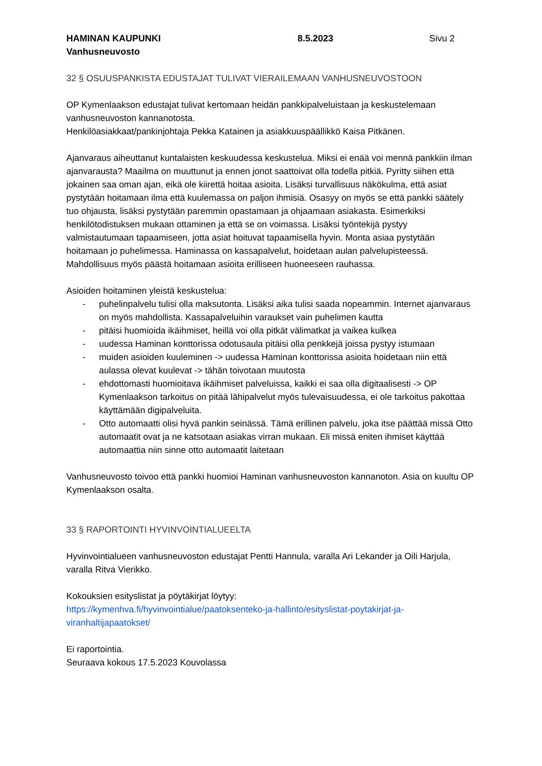HAMINAN KAUPUNKI
Vanhusneuvosto
8.5.2023 Sivu 2
32 § OSUUSPANKISTA EDUSTAJAT TULIVAT VIERAILEMAAN VANHUSNEUVOSTOON
OP Kymenlaakson edustajat tulivat kertomaan heidän pankkipalveluistaan ja keskustelemaan vanhusneuvoston kannanotosta.
Henkilöasiakkaat/pankinjohtaja Pekka Katainen ja asiakkuuspäällikkö Kaisa Pitkänen.
Ajanvaraus aiheuttanut kuntalaisten keskuudessa keskustelua. Miksi ei enää voi mennä pankkiin ilman ajanvarausta? Maailma on muuttunut ja ennen jonot saattoivat olla todella pitkiä. Pyritty siihen että jokainen saa oman ajan, eikä ole kiirettä hoitaa asioita. Lisäksi turvallisuus näkökulma, että asiat pystytään hoitamaan ilma että kuulemassa on paljon ihmisiä. Osasyy on myös se että pankki säätely tuo ohjausta, lisäksi pystytään paremmin opastamaan ja ohjaamaan asiakasta. Esimerkiksi henkilötodistuksen mukaan ottaminen ja että se on voimassa. Lisäksi työntekijä pystyy valmistautumaan tapaamiseen, jotta asiat hoituvat tapaamisella hyvin. Monta asiaa pystytään hoitamaan jo puhelimessa. Haminassa on kassapalvelut, hoidetaan aulan palvelupisteessä. Mahdollisuus myös päästä hoitamaan asioita erilliseen huoneeseen rauhassa.
Asioiden hoitaminen yleistä keskustelua:
- puhelinpalvelu tulisi olla maksutonta. Lisäksi aika tulisi saada nopeammin. Internet ajanvaraus on myös mahdollista. Kassapalveluihin varaukset vain puhelimen kautta
- pitäisi huomioida ikäihmiset, heillä voi olla pitkät välimatkat ja vaikea kulkea
- uudessa Haminan konttorissa odotusaula pitäisi olla penkkejä joissa pystyy istumaan
- muiden asioiden kuuleminen -> uudessa Haminan konttorissa asioita hoidetaan niin että aulassa olevat kuulevat -> tähän toivotaan muutosta
- ehdottomasti huomioitava ikäihmiset palveluissa, kaikki ei saa olla digitaalisesti -> OP Kymenlaakson tarkoitus on pitää lähipalvelut myös tulevaisuudessa, ei ole tarkoitus pakottaa käyttämään digipalveluita.
- Otto automaatti olisi hyvä pankin seinässä. Tämä erillinen palvelu, joka itse päättää missä Otto automaatit ovat ja ne katsotaan asiakas virran mukaan. Eli missä eniten ihmiset käyttää automaattia niin sinne otto automaatit laitetaan
Vanhusneuvosto toivoo että pankki huomioi Haminan vanhusneuvoston kannanoton. Asia on kuultu OP Kymenlaakson osalta.
33 § RAPORTOINTI HYVINVOINTIALUEELTA
Hyvinvointialueen vanhusneuvoston edustajat Pentti Hannula, varalla Ari Lekander ja Oili Harjula, varalla Ritva Vierikko.
Kokouksien esityslistat ja pöytäkirjat löytyy:
https://kymenhva.fi/hyvinvointialue/paatoksenteko-ja-hallinto/esityslistat-poytakirjat-ja-viranhaltijapaatokset/
Ei raportointia.
Seuraava kokous 17.5.2023 Kouvolassa